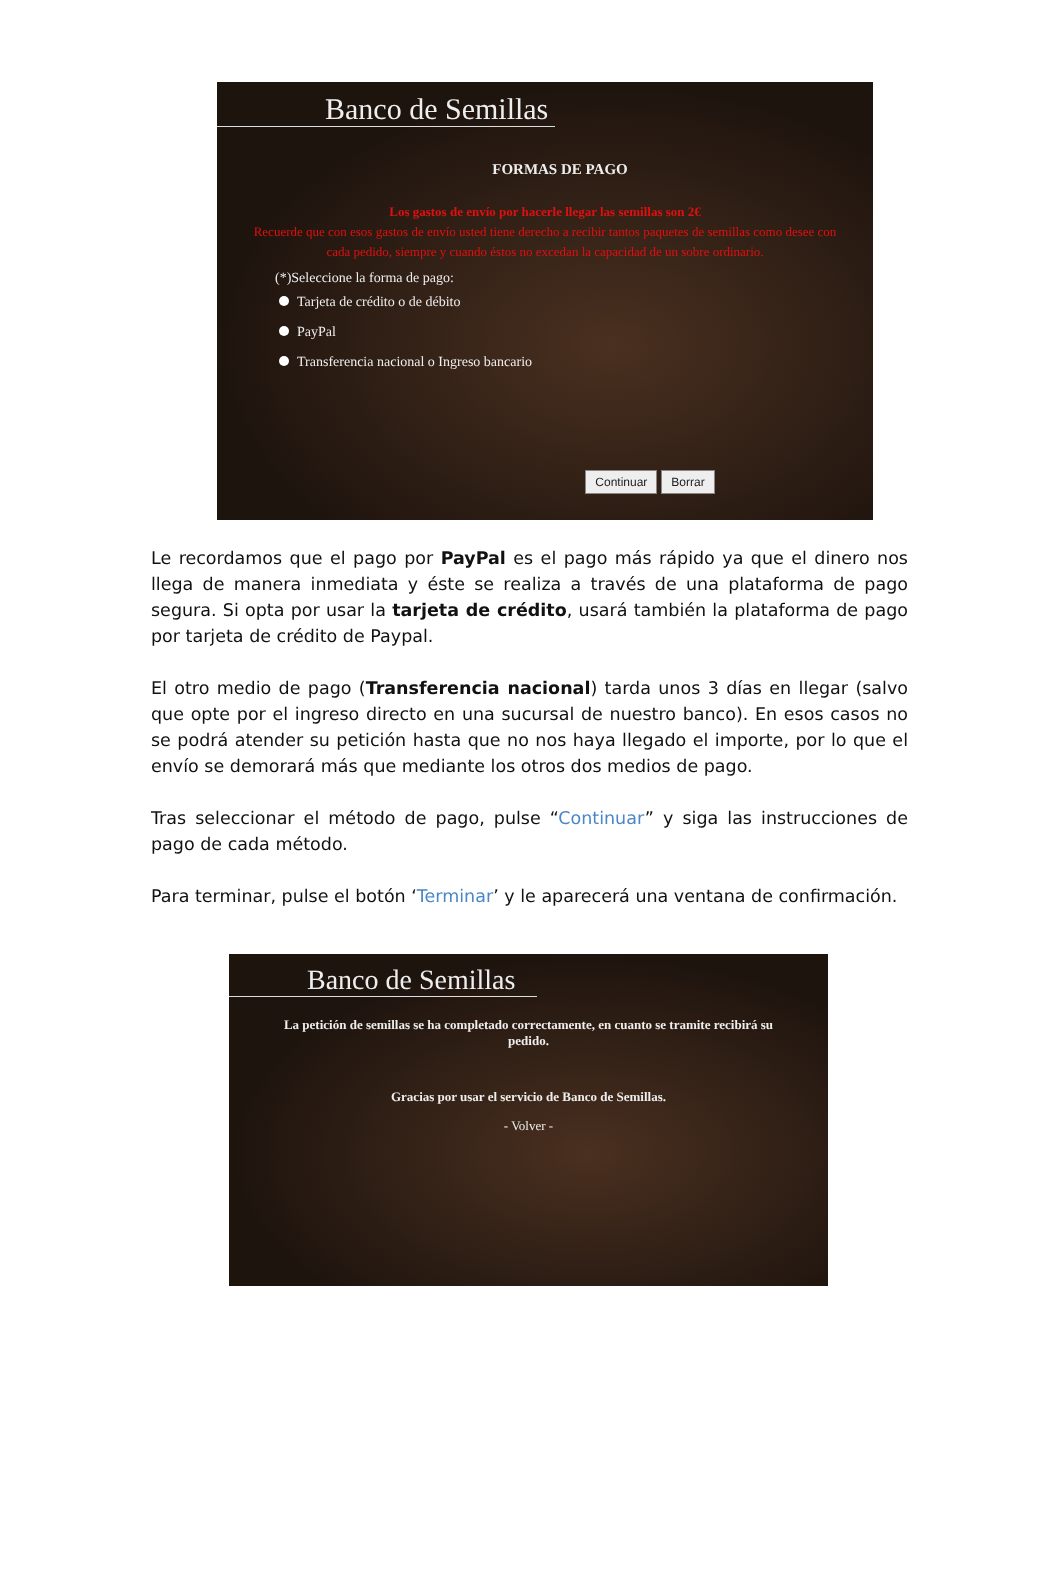Banco de Semillas
FORMAS DE PAGO
Los gastos de envío por hacerle llegar las semillas son 2€
Recuerde que con esos gastos de envío usted tiene derecho a recibir tantos paquetes de semillas como desee con cada pedido, siempre y cuando éstos no excedan la capacidad de un sobre ordinario.
(*)Seleccione la forma de pago:
Tarjeta de crédito o de débito
PayPal
Transferencia nacional o Ingreso bancario
Continuar Borrar
Le recordamos que el pago por PayPal es el pago más rápido ya que el dinero nos llega de manera inmediata y éste se realiza a través de una plataforma de pago segura. Si opta por usar la tarjeta de crédito, usará también la plataforma de pago por tarjeta de crédito de Paypal.
El otro medio de pago (Transferencia nacional) tarda unos 3 días en llegar (salvo que opte por el ingreso directo en una sucursal de nuestro banco). En esos casos no se podrá atender su petición hasta que no nos haya llegado el importe, por lo que el envío se demorará más que mediante los otros dos medios de pago.
Tras seleccionar el método de pago, pulse “Continuar” y siga las instrucciones de pago de cada método.
Para terminar, pulse el botón ‘Terminar’ y le aparecerá una ventana de confirmación.
Banco de Semillas
La petición de semillas se ha completado correctamente, en cuanto se tramite recibirá su pedido.
Gracias por usar el servicio de Banco de Semillas.
- Volver -